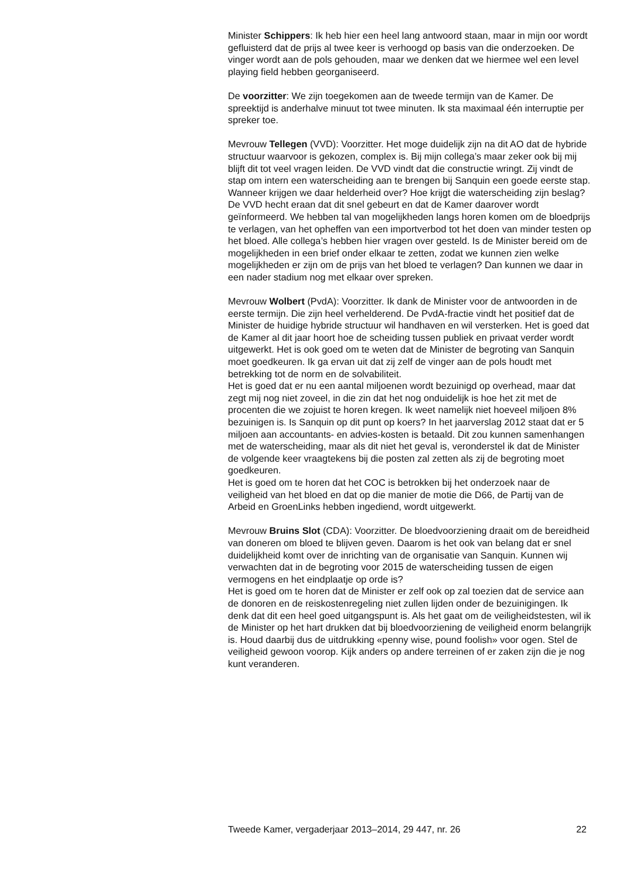Minister Schippers: Ik heb hier een heel lang antwoord staan, maar in mijn oor wordt gefluisterd dat de prijs al twee keer is verhoogd op basis van die onderzoeken. De vinger wordt aan de pols gehouden, maar we denken dat we hiermee wel een level playing field hebben georganiseerd.
De voorzitter: We zijn toegekomen aan de tweede termijn van de Kamer. De spreektijd is anderhalve minuut tot twee minuten. Ik sta maximaal één interruptie per spreker toe.
Mevrouw Tellegen (VVD): Voorzitter. Het moge duidelijk zijn na dit AO dat de hybride structuur waarvoor is gekozen, complex is. Bij mijn collega’s maar zeker ook bij mij blijft dit tot veel vragen leiden. De VVD vindt dat die constructie wringt. Zij vindt de stap om intern een waterscheiding aan te brengen bij Sanquin een goede eerste stap. Wanneer krijgen we daar helderheid over? Hoe krijgt die waterscheiding zijn beslag? De VVD hecht eraan dat dit snel gebeurt en dat de Kamer daarover wordt geïnformeerd. We hebben tal van mogelijkheden langs horen komen om de bloedprijs te verlagen, van het opheffen van een importverbod tot het doen van minder testen op het bloed. Alle collega’s hebben hier vragen over gesteld. Is de Minister bereid om de mogelijkheden in een brief onder elkaar te zetten, zodat we kunnen zien welke mogelijkheden er zijn om de prijs van het bloed te verlagen? Dan kunnen we daar in een nader stadium nog met elkaar over spreken.
Mevrouw Wolbert (PvdA): Voorzitter. Ik dank de Minister voor de antwoorden in de eerste termijn. Die zijn heel verhelderend. De PvdA-fractie vindt het positief dat de Minister de huidige hybride structuur wil handhaven en wil versterken. Het is goed dat de Kamer al dit jaar hoort hoe de scheiding tussen publiek en privaat verder wordt uitgewerkt. Het is ook goed om te weten dat de Minister de begroting van Sanquin moet goedkeuren. Ik ga ervan uit dat zij zelf de vinger aan de pols houdt met betrekking tot de norm en de solvabiliteit.
Het is goed dat er nu een aantal miljoenen wordt bezuinigd op overhead, maar dat zegt mij nog niet zoveel, in die zin dat het nog onduidelijk is hoe het zit met de procenten die we zojuist te horen kregen. Ik weet namelijk niet hoeveel miljoen 8% bezuinigen is. Is Sanquin op dit punt op koers? In het jaarverslag 2012 staat dat er 5 miljoen aan accountants- en advies-kosten is betaald. Dit zou kunnen samenhangen met de waterscheiding, maar als dit niet het geval is, veronderstel ik dat de Minister de volgende keer vraagtekens bij die posten zal zetten als zij de begroting moet goedkeuren.
Het is goed om te horen dat het COC is betrokken bij het onderzoek naar de veiligheid van het bloed en dat op die manier de motie die D66, de Partij van de Arbeid en GroenLinks hebben ingediend, wordt uitgewerkt.
Mevrouw Bruins Slot (CDA): Voorzitter. De bloedvoorziening draait om de bereidheid van doneren om bloed te blijven geven. Daarom is het ook van belang dat er snel duidelijkheid komt over de inrichting van de organisatie van Sanquin. Kunnen wij verwachten dat in de begroting voor 2015 de waterscheiding tussen de eigen vermogens en het eindplaatje op orde is?
Het is goed om te horen dat de Minister er zelf ook op zal toezien dat de service aan de donoren en de reiskostenregeling niet zullen lijden onder de bezuinigingen. Ik denk dat dit een heel goed uitgangspunt is. Als het gaat om de veiligheidstesten, wil ik de Minister op het hart drukken dat bij bloedvoorziening de veiligheid enorm belangrijk is. Houd daarbij dus de uitdrukking «penny wise, pound foolish» voor ogen. Stel de veiligheid gewoon voorop. Kijk anders op andere terreinen of er zaken zijn die je nog kunt veranderen.
Tweede Kamer, vergaderjaar 2013–2014, 29 447, nr. 26 22